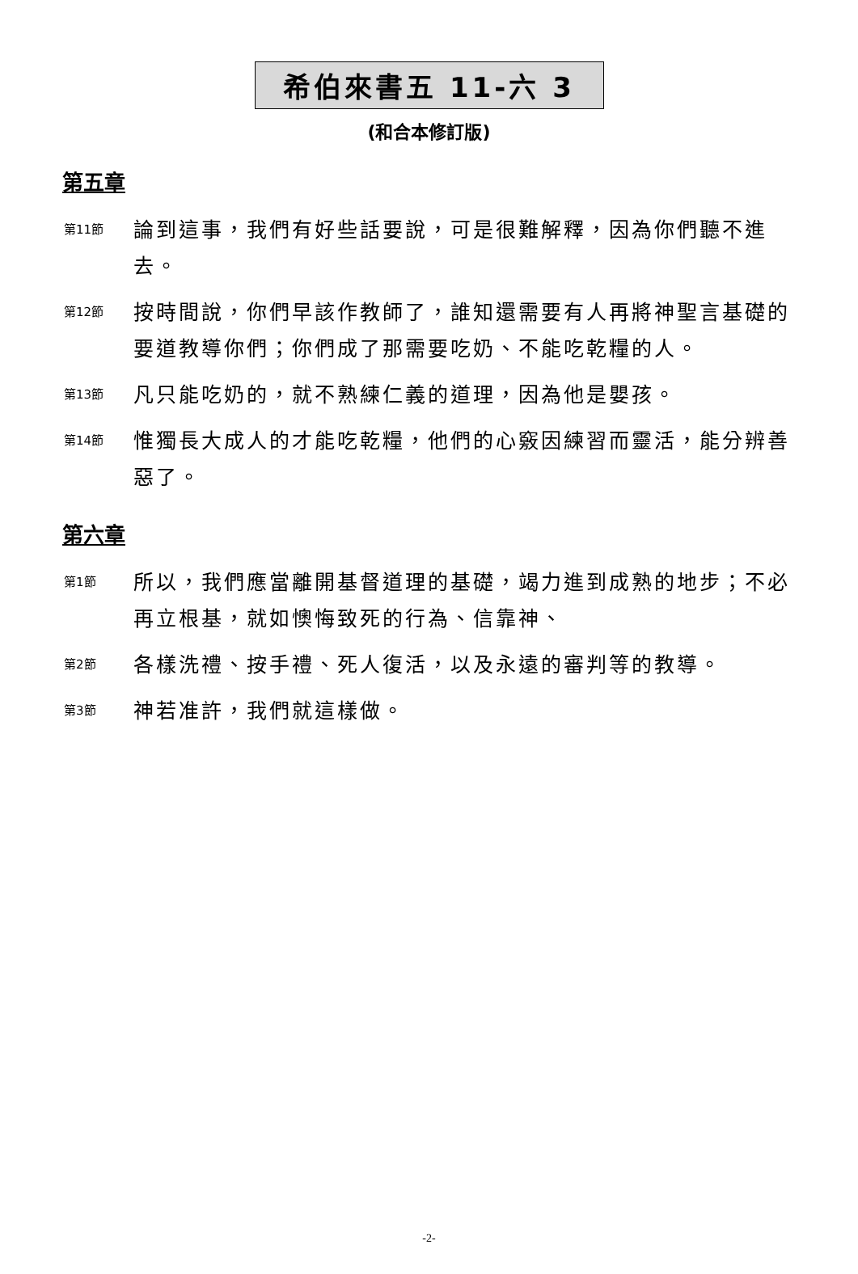希伯來書五 11-六 3
(和合本修訂版)
第五章
第11節
論到這事，我們有好些話要說，可是很難解釋，因為你們聽不進去。
第12節
按時間說，你們早該作教師了，誰知還需要有人再將神聖言基礎的要道教導你們；你們成了那需要吃奶、不能吃乾糧的人。
第13節
凡只能吃奶的，就不熟練仁義的道理，因為他是嬰孩。
第14節
惟獨長大成人的才能吃乾糧，他們的心竅因練習而靈活，能分辨善惡了。
第六章
第1節
所以，我們應當離開基督道理的基礎，竭力進到成熟的地步；不必再立根基，就如懊悔致死的行為、信靠神、
第2節
各樣洗禮、按手禮、死人復活，以及永遠的審判等的教導。
第3節
神若准許，我們就這樣做。
-2-